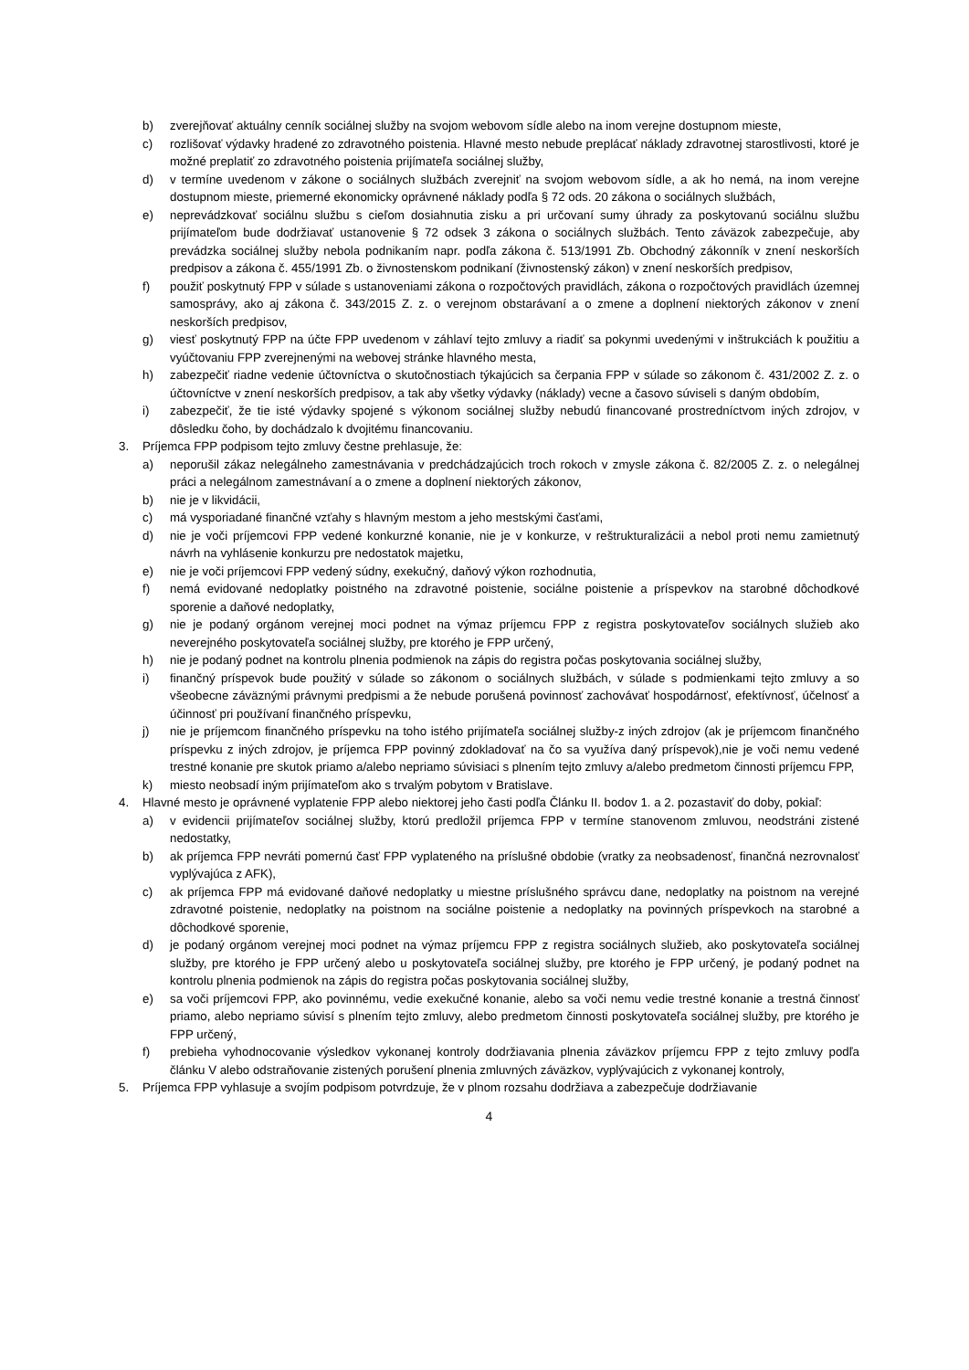b) zverejňovať aktuálny cenník sociálnej služby na svojom webovom sídle alebo na inom verejne dostupnom mieste,
c) rozlišovať výdavky hradené zo zdravotného poistenia. Hlavné mesto nebude preplácať náklady zdravotnej starostlivosti, ktoré je možné preplatiť zo zdravotného poistenia prijímateľa sociálnej služby,
d) v termíne uvedenom v zákone o sociálnych službách zverejniť na svojom webovom sídle, a ak ho nemá, na inom verejne dostupnom mieste, priemerné ekonomicky oprávnené náklady podľa § 72 ods. 20 zákona o sociálnych službách,
e) neprevádzkovať sociálnu službu s cieľom dosiahnutia zisku a pri určovaní sumy úhrady za poskytovanú sociálnu službu prijímateľom bude dodržiavať ustanovenie § 72 odsek 3 zákona o sociálnych službách. Tento záväzok zabezpečuje, aby prevádzka sociálnej služby nebola podnikaním napr. podľa zákona č. 513/1991 Zb. Obchodný zákonník v znení neskorších predpisov a zákona č. 455/1991 Zb. o živnostenskom podnikaní (živnostenský zákon) v znení neskorších predpisov,
f) použiť poskytnutý FPP v súlade s ustanoveniami zákona o rozpočtových pravidlách, zákona o rozpočtových pravidlách územnej samosprávy, ako aj zákona č. 343/2015 Z. z. o verejnom obstarávaní a o zmene a doplnení niektorých zákonov v znení neskorších predpisov,
g) viesť poskytnutý FPP na účte FPP uvedenom v záhlaví tejto zmluvy a riadiť sa pokynmi uvedenými v inštrukciách k použitiu a vyúčtovaniu FPP zverejnenými na webovej stránke hlavného mesta,
h) zabezpečiť riadne vedenie účtovníctva o skutočnostiach týkajúcich sa čerpania FPP v súlade so zákonom č. 431/2002 Z. z. o účtovníctve v znení neskorších predpisov, a tak aby všetky výdavky (náklady) vecne a časovo súviseli s daným obdobím,
i) zabezpečiť, že tie isté výdavky spojené s výkonom sociálnej služby nebudú financované prostredníctvom iných zdrojov, v dôsledku čoho, by dochádzalo k dvojitému financovaniu.
3. Príjemca FPP podpisom tejto zmluvy čestne prehlasuje, že:
a) neporušil zákaz nelegálneho zamestnávania v predchádzajúcich troch rokoch v zmysle zákona č. 82/2005 Z. z. o nelegálnej práci a nelegálnom zamestnávaní a o zmene a doplnení niektorých zákonov,
b) nie je v likvidácii,
c) má vysporiadané finančné vzťahy s hlavným mestom a jeho mestskými časťami,
d) nie je voči príjemcovi FPP vedené konkurzné konanie, nie je v konkurze, v reštrukturalizácii a nebol proti nemu zamietnutý návrh na vyhlásenie konkurzu pre nedostatok majetku,
e) nie je voči príjemcovi FPP vedený súdny, exekučný, daňový výkon rozhodnutia,
f) nemá evidované nedoplatky poistného na zdravotné poistenie, sociálne poistenie a príspevkov na starobné dôchodkové sporenie a daňové nedoplatky,
g) nie je podaný orgánom verejnej moci podnet na výmaz príjemcu FPP z registra poskytovateľov sociálnych služieb ako neverejného poskytovateľa sociálnej služby, pre ktorého je FPP určený,
h) nie je podaný podnet na kontrolu plnenia podmienok na zápis do registra počas poskytovania sociálnej služby,
i) finančný príspevok bude použitý v súlade so zákonom o sociálnych službách, v súlade s podmienkami tejto zmluvy a so všeobecne záväznými právnymi predpismi a že nebude porušená povinnosť zachovávať hospodárnosť, efektívnosť, účelnosť a účinnosť pri používaní finančného príspevku,
j) nie je príjemcom finančného príspevku na toho istého prijímateľa sociálnej služby-z iných zdrojov (ak je príjemcom finančného príspevku z iných zdrojov, je príjemca FPP povinný zdokladovať na čo sa využíva daný príspevok),nie je voči nemu vedené trestné konanie pre skutok priamo a/alebo nepriamo súvisiaci s plnením tejto zmluvy a/alebo predmetom činnosti príjemcu FPP,
k) miesto neobsadí iným prijímateľom ako s trvalým pobytom v Bratislave.
4. Hlavné mesto je oprávnené vyplatenie FPP alebo niektorej jeho časti podľa Článku II. bodov 1. a 2. pozastaviť do doby, pokiaľ:
a) v evidencii prijímateľov sociálnej služby, ktorú predložil príjemca FPP v termíne stanovenom zmluvou, neodstráni zistené nedostatky,
b) ak príjemca FPP nevráti pomernú časť FPP vyplateného na príslušné obdobie (vratky za neobsadenosť, finančná nezrovnalosť vyplývajúca z AFK),
c) ak príjemca FPP má evidované daňové nedoplatky u miestne príslušného správcu dane, nedoplatky na poistnom na verejné zdravotné poistenie, nedoplatky na poistnom na sociálne poistenie a nedoplatky na povinných príspevkoch na starobné a dôchodkové sporenie,
d) je podaný orgánom verejnej moci podnet na výmaz príjemcu FPP z registra sociálnych služieb, ako poskytovateľa sociálnej služby, pre ktorého je FPP určený alebo u poskytovateľa sociálnej služby, pre ktorého je FPP určený, je podaný podnet na kontrolu plnenia podmienok na zápis do registra počas poskytovania sociálnej služby,
e) sa voči príjemcovi FPP, ako povinnému, vedie exekučné konanie, alebo sa voči nemu vedie trestné konanie a trestná činnosť priamo, alebo nepriamo súvisí s plnením tejto zmluvy, alebo predmetom činnosti poskytovateľa sociálnej služby, pre ktorého je FPP určený,
f) prebieha vyhodnocovanie výsledkov vykonanej kontroly dodržiavania plnenia záväzkov príjemcu FPP z tejto zmluvy podľa článku V alebo odstraňovanie zistených porušení plnenia zmluvných záväzkov, vyplývajúcich z vykonanej kontroly,
5. Príjemca FPP vyhlasuje a svojím podpisom potvrdzuje, že v plnom rozsahu dodržiava a zabezpečuje dodržiavanie
4